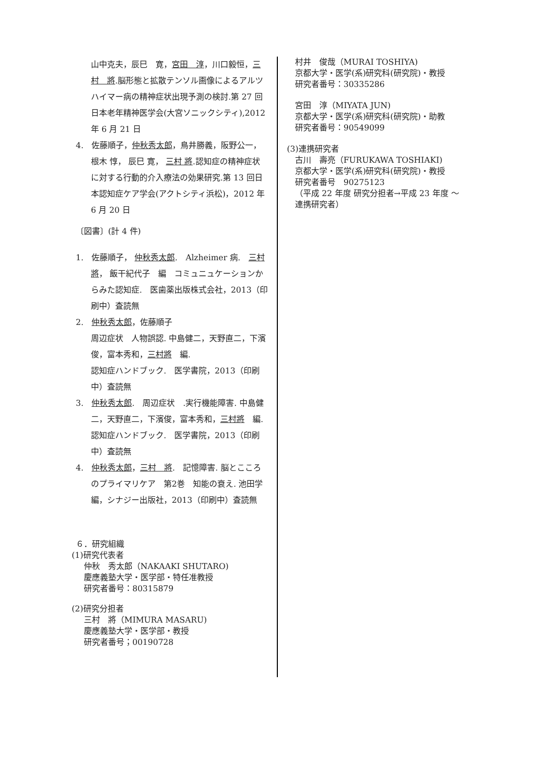山中克夫，辰巳　寛，宮田　淳，川口毅恒，三村　將.脳形態と拡散テンソル画像によるアルツハイマー病の精神症状出現予測の検討.第 27 回日本老年精神医学会(大宮ソニックシティ),2012 年 6 月 21 日
4.　佐藤順子，仲秋秀太郎，鳥井勝義，阪野公一，根木 惇， 辰巳 寛， 三村 將.認知症の精神症状に対する行動的介入療法の効果研究.第 13 回日本認知症ケア学会(アクトシティ浜松)，2012 年 6 月 20 日
〔図書〕(計 4 件)
1.　佐藤順子， 仲秋秀太郎.　Alzheimer 病.　三村將， 飯干紀代子　編　コミュニュケーションからみた認知症.　医歯薬出版株式会社，2013（印刷中）査読無
2.　仲秋秀太郎，佐藤順子
周辺症状　人物誤認. 中島健二，天野直二，下濱俊，富本秀和，三村將　編.
認知症ハンドブック.　医学書院，2013（印刷中）査読無
3.　仲秋秀太郎.　周辺症状　.実行機能障害. 中島健二，天野直二，下濱俊，富本秀和，三村將　編.認知症ハンドブック.　医学書院，2013（印刷中）査読無
4.　仲秋秀太郎，三村　將.　記憶障害. 脳とこころのプライマリケア　第2巻　知能の衰え. 池田学　編，シナジー出版社，2013（印刷中）査読無
６．研究組織
(1)研究代表者
仲秋　秀太郎（NAKAAKI SHUTARO)
慶應義塾大学・医学部・特任准教授
研究者番号：80315879
(2)研究分担者
三村　將（MIMURA MASARU)
慶應義塾大学・医学部・教授
研究者番号；00190728
村井　俊哉（MURAI TOSHIYA)
京都大学・医学(系)研究科(研究院)・教授
研究者番号：30335286
宮田　淳（MIYATA JUN)
京都大学・医学(系)研究科(研究院)・助教
研究者番号：90549099
(3)連携研究者
古川　壽亮（FURUKAWA TOSHIAKI)
京都大学・医学(系)研究科(研究院)・教授
研究者番号　90275123
（平成 22 年度 研究分担者→平成 23 年度 〜 連携研究者）